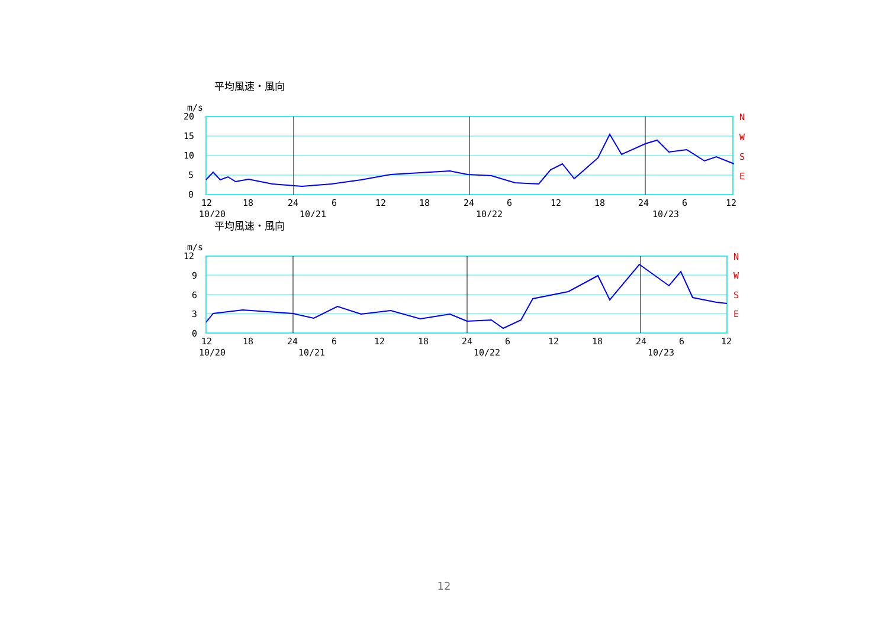平均風速・風向
m/s
N
W
S
E
20
15
10
5
0
12
18
24
6
12
18
24
6
12
18
24
6
12
10/20
10/21
10/22
10/23
平均風速・風向
m/s
N
W
S
E
12
9
6
3
0
12
18
24
6
12
18
24
6
12
18
24
6
12
10/20
10/21
10/22
10/23
12